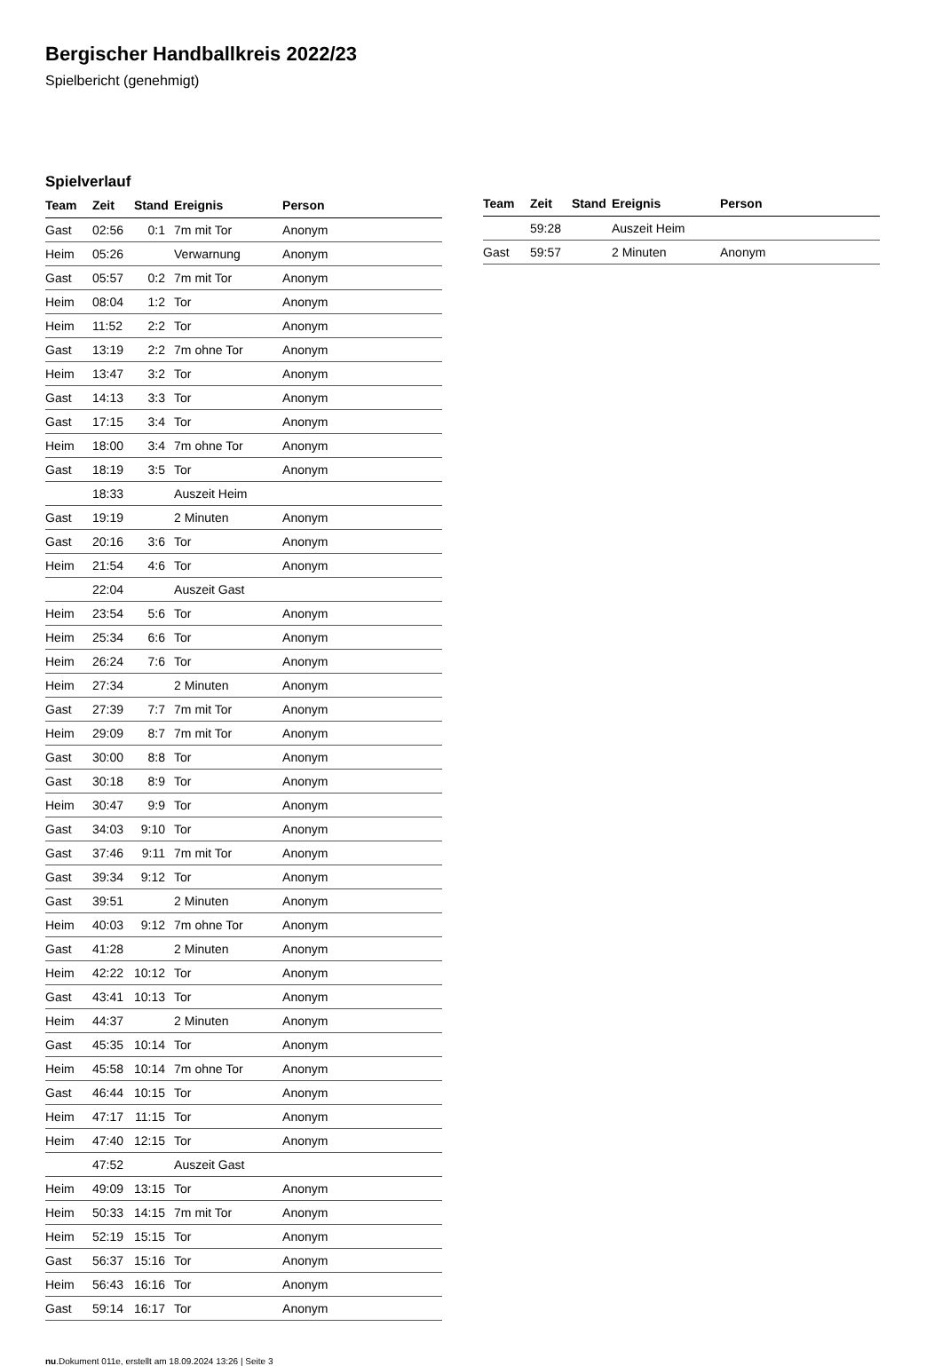Bergischer Handballkreis 2022/23
Spielbericht (genehmigt)
Spielverlauf
| Team | Zeit | Stand | Ereignis | Person |
| --- | --- | --- | --- | --- |
| Gast | 02:56 | 0:1 | 7m mit Tor | Anonym |
| Heim | 05:26 | | Verwarnung | Anonym |
| Gast | 05:57 | 0:2 | 7m mit Tor | Anonym |
| Heim | 08:04 | 1:2 | Tor | Anonym |
| Heim | 11:52 | 2:2 | Tor | Anonym |
| Gast | 13:19 | 2:2 | 7m ohne Tor | Anonym |
| Heim | 13:47 | 3:2 | Tor | Anonym |
| Gast | 14:13 | 3:3 | Tor | Anonym |
| Gast | 17:15 | 3:4 | Tor | Anonym |
| Heim | 18:00 | 3:4 | 7m ohne Tor | Anonym |
| Gast | 18:19 | 3:5 | Tor | Anonym |
| | 18:33 | | Auszeit Heim | |
| Gast | 19:19 | | 2 Minuten | Anonym |
| Gast | 20:16 | 3:6 | Tor | Anonym |
| Heim | 21:54 | 4:6 | Tor | Anonym |
| | 22:04 | | Auszeit Gast | |
| Heim | 23:54 | 5:6 | Tor | Anonym |
| Heim | 25:34 | 6:6 | Tor | Anonym |
| Heim | 26:24 | 7:6 | Tor | Anonym |
| Heim | 27:34 | | 2 Minuten | Anonym |
| Gast | 27:39 | 7:7 | 7m mit Tor | Anonym |
| Heim | 29:09 | 8:7 | 7m mit Tor | Anonym |
| Gast | 30:00 | 8:8 | Tor | Anonym |
| Gast | 30:18 | 8:9 | Tor | Anonym |
| Heim | 30:47 | 9:9 | Tor | Anonym |
| Gast | 34:03 | 9:10 | Tor | Anonym |
| Gast | 37:46 | 9:11 | 7m mit Tor | Anonym |
| Gast | 39:34 | 9:12 | Tor | Anonym |
| Gast | 39:51 | | 2 Minuten | Anonym |
| Heim | 40:03 | 9:12 | 7m ohne Tor | Anonym |
| Gast | 41:28 | | 2 Minuten | Anonym |
| Heim | 42:22 | 10:12 | Tor | Anonym |
| Gast | 43:41 | 10:13 | Tor | Anonym |
| Heim | 44:37 | | 2 Minuten | Anonym |
| Gast | 45:35 | 10:14 | Tor | Anonym |
| Heim | 45:58 | 10:14 | 7m ohne Tor | Anonym |
| Gast | 46:44 | 10:15 | Tor | Anonym |
| Heim | 47:17 | 11:15 | Tor | Anonym |
| Heim | 47:40 | 12:15 | Tor | Anonym |
| | 47:52 | | Auszeit Gast | |
| Heim | 49:09 | 13:15 | Tor | Anonym |
| Heim | 50:33 | 14:15 | 7m mit Tor | Anonym |
| Heim | 52:19 | 15:15 | Tor | Anonym |
| Gast | 56:37 | 15:16 | Tor | Anonym |
| Heim | 56:43 | 16:16 | Tor | Anonym |
| Gast | 59:14 | 16:17 | Tor | Anonym |
| Team | Zeit | Stand | Ereignis | Person |
| --- | --- | --- | --- | --- |
| | 59:28 | | Auszeit Heim | |
| Gast | 59:57 | | 2 Minuten | Anonym |
nu.Dokument 011e, erstellt am 18.09.2024 13:26 | Seite 3